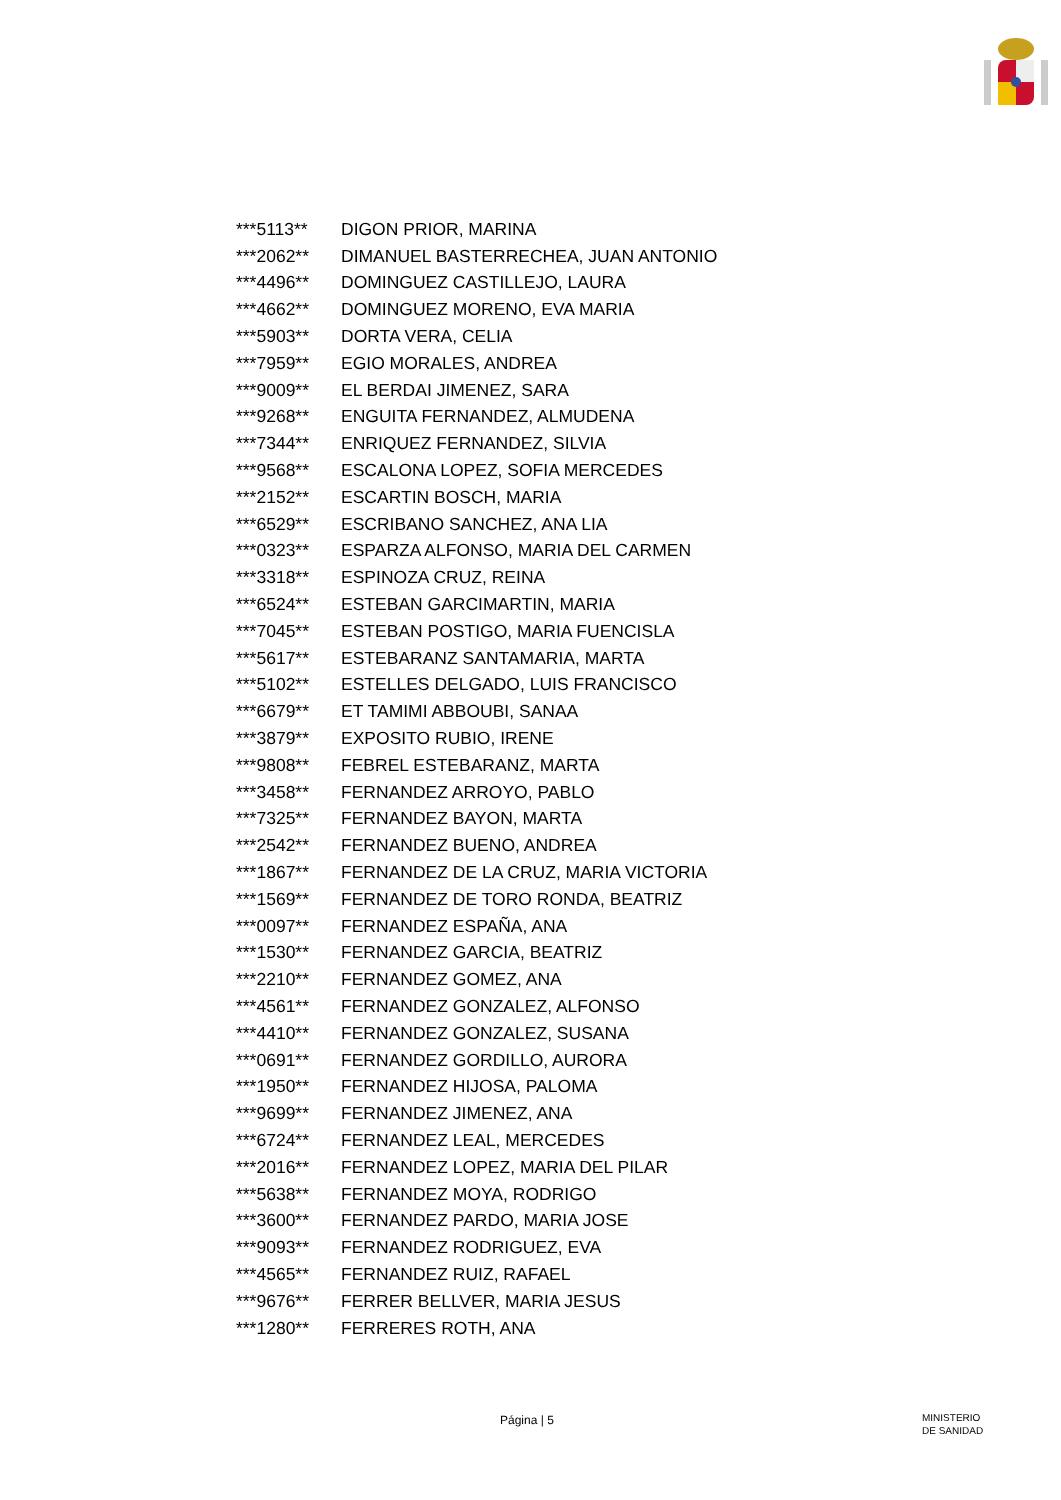| ***5113** | DIGON PRIOR, MARINA |
| ***2062** | DIMANUEL BASTERRECHEA, JUAN ANTONIO |
| ***4496** | DOMINGUEZ CASTILLEJO, LAURA |
| ***4662** | DOMINGUEZ MORENO, EVA MARIA |
| ***5903** | DORTA VERA, CELIA |
| ***7959** | EGIO MORALES, ANDREA |
| ***9009** | EL BERDAI JIMENEZ, SARA |
| ***9268** | ENGUITA FERNANDEZ, ALMUDENA |
| ***7344** | ENRIQUEZ FERNANDEZ, SILVIA |
| ***9568** | ESCALONA LOPEZ, SOFIA MERCEDES |
| ***2152** | ESCARTIN BOSCH, MARIA |
| ***6529** | ESCRIBANO SANCHEZ, ANA LIA |
| ***0323** | ESPARZA ALFONSO, MARIA DEL CARMEN |
| ***3318** | ESPINOZA CRUZ, REINA |
| ***6524** | ESTEBAN GARCIMARTIN, MARIA |
| ***7045** | ESTEBAN POSTIGO, MARIA FUENCISLA |
| ***5617** | ESTEBARANZ SANTAMARIA, MARTA |
| ***5102** | ESTELLES DELGADO, LUIS FRANCISCO |
| ***6679** | ET TAMIMI ABBOUBI, SANAA |
| ***3879** | EXPOSITO RUBIO, IRENE |
| ***9808** | FEBREL ESTEBARANZ, MARTA |
| ***3458** | FERNANDEZ ARROYO, PABLO |
| ***7325** | FERNANDEZ BAYON, MARTA |
| ***2542** | FERNANDEZ BUENO, ANDREA |
| ***1867** | FERNANDEZ DE LA CRUZ, MARIA VICTORIA |
| ***1569** | FERNANDEZ DE TORO RONDA, BEATRIZ |
| ***0097** | FERNANDEZ ESPAÑA, ANA |
| ***1530** | FERNANDEZ GARCIA, BEATRIZ |
| ***2210** | FERNANDEZ GOMEZ, ANA |
| ***4561** | FERNANDEZ GONZALEZ, ALFONSO |
| ***4410** | FERNANDEZ GONZALEZ, SUSANA |
| ***0691** | FERNANDEZ GORDILLO, AURORA |
| ***1950** | FERNANDEZ HIJOSA, PALOMA |
| ***9699** | FERNANDEZ JIMENEZ, ANA |
| ***6724** | FERNANDEZ LEAL, MERCEDES |
| ***2016** | FERNANDEZ LOPEZ, MARIA DEL PILAR |
| ***5638** | FERNANDEZ MOYA, RODRIGO |
| ***3600** | FERNANDEZ PARDO, MARIA JOSE |
| ***9093** | FERNANDEZ RODRIGUEZ, EVA |
| ***4565** | FERNANDEZ RUIZ, RAFAEL |
| ***9676** | FERRER BELLVER, MARIA JESUS |
| ***1280** | FERRERES ROTH, ANA |
Página | 5 MINISTERIO
DE SANIDAD